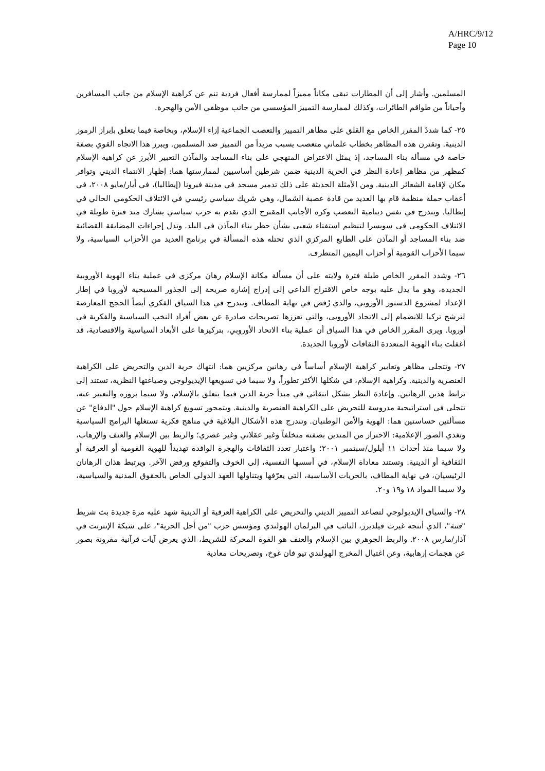A/HRC/9/12
Page 10
المسلمين. وأشار إلى أن المطارات تبقى مكاناً مميزاً لممارسة أفعال فردية تنم عن كراهية الإسلام من جانب المسافرين وأحياناً من طواقم الطائرات، وكذلك لممارسة التمييز المؤسسي من جانب موظفي الأمن والهجرة.
٢٥- كما شددّ المقرر الخاص مع القلق على مظاهر التمييز والتعصب الجماعية إزاء الإسلام، وبخاصة فيما يتعلق بإبراز الرموز الدينية. وتقترن هذه المظاهر بخطاب علماني متعصب يسبب مزيداً من التمييز ضد المسلمين. ويبرز هذا الاتجاه القوي بصفة خاصة في مسألة بناء المساجد، إذ يمثل الاعتراض المنهجي على بناء المساجد والمآذن التعبير الأبرز عن كراهية الإسلام كمظهر من مظاهر إعادة النظر في الحرية الدينية ضمن شرطين أساسيين لممارستها هما: إظهار الانتماء الديني وتوافر مكان لإقامة الشعائر الدينية. ومن الأمثلة الحديثة على ذلك تدمير مسجد في مدينة فيرونا (إيطاليا)، في أيار/مايو ٢٠٠٨، في أعقاب حملة منظمة قام بها العديد من قادة عصبة الشمال، وهي شريك سياسي رئيسي في الائتلاف الحكومي الحالي في إيطاليا. ويندرج في نفس دينامية التعصب وكره الأجانب المقترح الذي تقدم به حزب سياسي يشارك منذ فترة طويلة في الائتلاف الحكومي في سويسرا لتنظيم استفتاء شعبي بشأن حظر بناء المآذن في البلد. وتدل إجراءات المضايقة القضائية ضد بناء المساجد أو المآذن على الطابع المركزي الذي تحتله هذه المسألة في برنامج العديد من الأحزاب السياسية، ولا سيما الأحزاب القومية أو أحزاب اليمين المتطرف.
٢٦- وشدد المقرر الخاص طيلة فترة ولايته على أن مسألة مكانة الإسلام رهان مركزي في عملية بناء الهوية الأوروبية الجديدة، وهو ما يدل عليه بوجه خاص الاقتراح الداعي إلى إدراج إشارة صريحة إلى الجذور المسيحية لأوروبا في إطار الإعداد لمشروع الدستور الأوروبي، والذي رُفض في نهاية المطاف. وتندرج في هذا السياق الفكري أيضاً الحجج المعارضة لترشح تركيا للانضمام إلى الاتحاد الأوروبي، والتي تعززها تصريحات صادرة عن بعض أفراد النخب السياسية والفكرية في أوروبا. ويرى المقرر الخاص في هذا السياق أن عملية بناء الاتحاد الأوروبي، بتركيزها على الأبعاد السياسية والاقتصادية، قد أغفلت بناء الهوية المتعددة الثقافات لأوروبا الجديدة.
٢٧- وتتجلى مظاهر وتعابير كراهية الإسلام أساساً في رهانين مركزيين هما: انتهاك حرية الدين والتحريض على الكراهية العنصرية والدينية. وكراهية الإسلام، في شكلها الأكثر تطوراً، ولا سيما في تسويغها الإيديولوجي وصياغتها النظرية، تستند إلى ترابط هذين الرهانين. وإعادة النظر بشكل انتقائي في مبدأ حرية الدين فيما يتعلق بالإسلام، ولا سيما بروزه والتعبير عنه، تتجلى في استراتيجية مدروسة للتحريض على الكراهية العنصرية والدينية. ويتمحور تسويغ كراهية الإسلام حول "الدفاع" عن مسألتين حساستين هما: الهوية والأمن الوطنيان. وتندرج هذه الأشكال البلاغية في مناهج فكرية تستغلها البرامج السياسية وتغذي الصور الإعلامية: الاحتراز من المتدين بصفته متخلفاً وغير عقلاني وغير عصري؛ والربط بين الإسلام والعنف والإرهاب، ولا سيما منذ أحداث ١١ أيلول/سبتمبر ٢٠٠١؛ واعتبار تعدد الثقافات والهجرة الوافدة تهديداً للهوية القومية أو العرقية أو الثقافية أو الدينية. وتستند معاداة الإسلام، في أسسها النفسية، إلى الخوف والتقوقع ورفض الآخر. ويرتبط هذان الرهانان الرئيسيان، في نهاية المطاف، بالحريات الأساسية، التي يعرّفها ويتناولها العهد الدولي الخاص بالحقوق المدنية والسياسية، ولا سيما المواد ١٨ و١٩ و٢٠.
٢٨- والسياق الإيديولوجي لتصاعد التمييز الديني والتحريض على الكراهية العرقية أو الدينية شهد عليه مرة جديدة بث شريط "فتنة"، الذي أنتجه غيرت فيلديرز، النائب في البرلمان الهولندي ومؤسس حزب "من أجل الحرية"، على شبكة الإنترنت في آذار/مارس ٢٠٠٨. والربط الجوهري بين الإسلام والعنف هو القوة المحركة للشريط، الذي يعرض آيات قرآنية مقرونة بصور عن هجمات إرهابية، وعن اغتيال المخرج الهولندي تيو فان غوخ، وتصريحات معادية